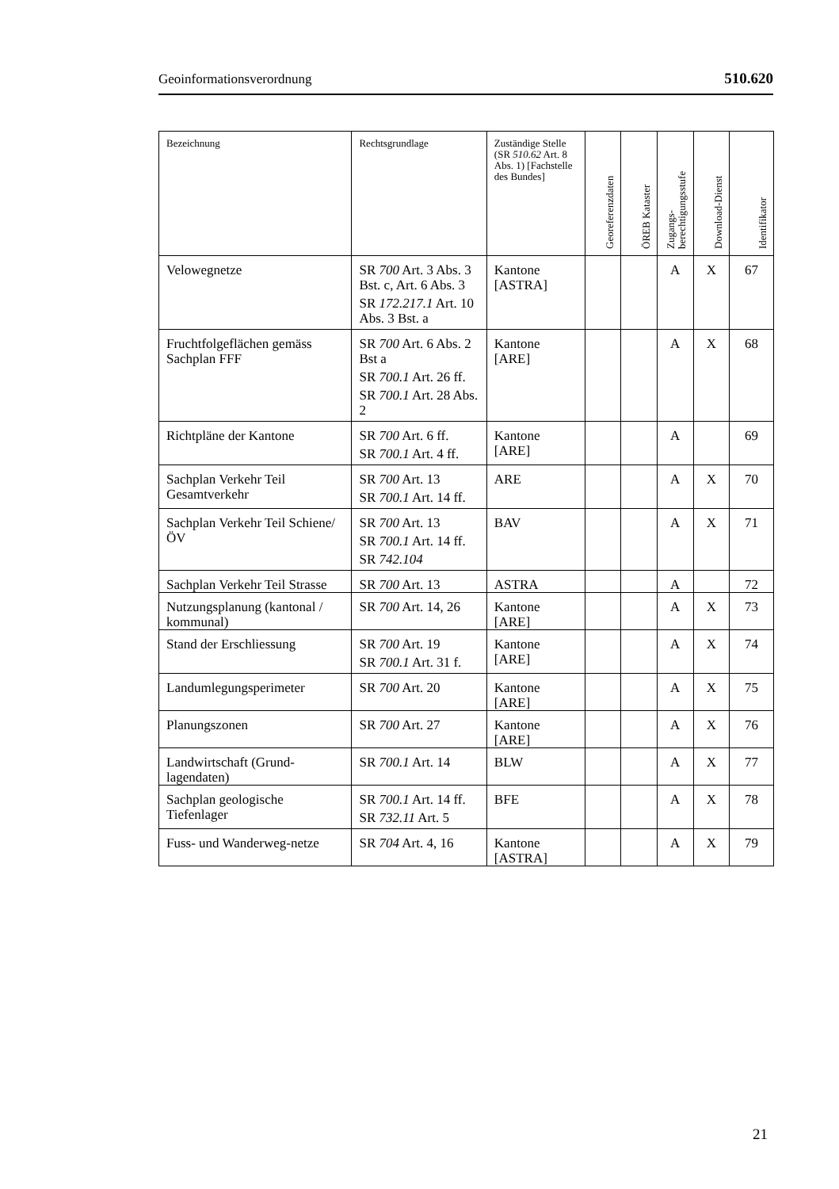Geoinformationsverordnung 510.620
| Bezeichnung | Rechtsgrundlage | Zuständige Stelle (SR 510.62 Art. 8 Abs. 1) [Fachstelle des Bundes] | Georeferenzdaten | ÖREB Kataster | Zugangs-berechtigungsstufe | Download-Dienst | Identifikator |
| --- | --- | --- | --- | --- | --- | --- | --- |
| Velowegnetze | SR 700 Art. 3 Abs. 3 Bst. c, Art. 6 Abs. 3 SR 172.217.1 Art. 10 Abs. 3 Bst. a | Kantone [ASTRA] | | | A | X | 67 |
| Fruchtfolgeflächen gemäss Sachplan FFF | SR 700 Art. 6 Abs. 2 Bst a SR 700.1 Art. 26 ff. SR 700.1 Art. 28 Abs. 2 | Kantone [ARE] | | | A | X | 68 |
| Richtpläne der Kantone | SR 700 Art. 6 ff. SR 700.1 Art. 4 ff. | Kantone [ARE] | | | A | | 69 |
| Sachplan Verkehr Teil Gesamtverkehr | SR 700 Art. 13 SR 700.1 Art. 14 ff. | ARE | | | A | X | 70 |
| Sachplan Verkehr Teil Schiene/ÖV | SR 700 Art. 13 SR 700.1 Art. 14 ff. SR 742.104 | BAV | | | A | X | 71 |
| Sachplan Verkehr Teil Strasse | SR 700 Art. 13 | ASTRA | | | A | | 72 |
| Nutzungsplanung (kantonal / kommunal) | SR 700 Art. 14, 26 | Kantone [ARE] | | | A | X | 73 |
| Stand der Erschliessung | SR 700 Art. 19 SR 700.1 Art. 31 f. | Kantone [ARE] | | | A | X | 74 |
| Landumlegungsperimeter | SR 700 Art. 20 | Kantone [ARE] | | | A | X | 75 |
| Planungszonen | SR 700 Art. 27 | Kantone [ARE] | | | A | X | 76 |
| Landwirtschaft (Grund-lagendaten) | SR 700.1 Art. 14 | BLW | | | A | X | 77 |
| Sachplan geologische Tiefenlager | SR 700.1 Art. 14 ff. SR 732.11 Art. 5 | BFE | | | A | X | 78 |
| Fuss- und Wanderweg-netze | SR 704 Art. 4, 16 | Kantone [ASTRA] | | | A | X | 79 |
21